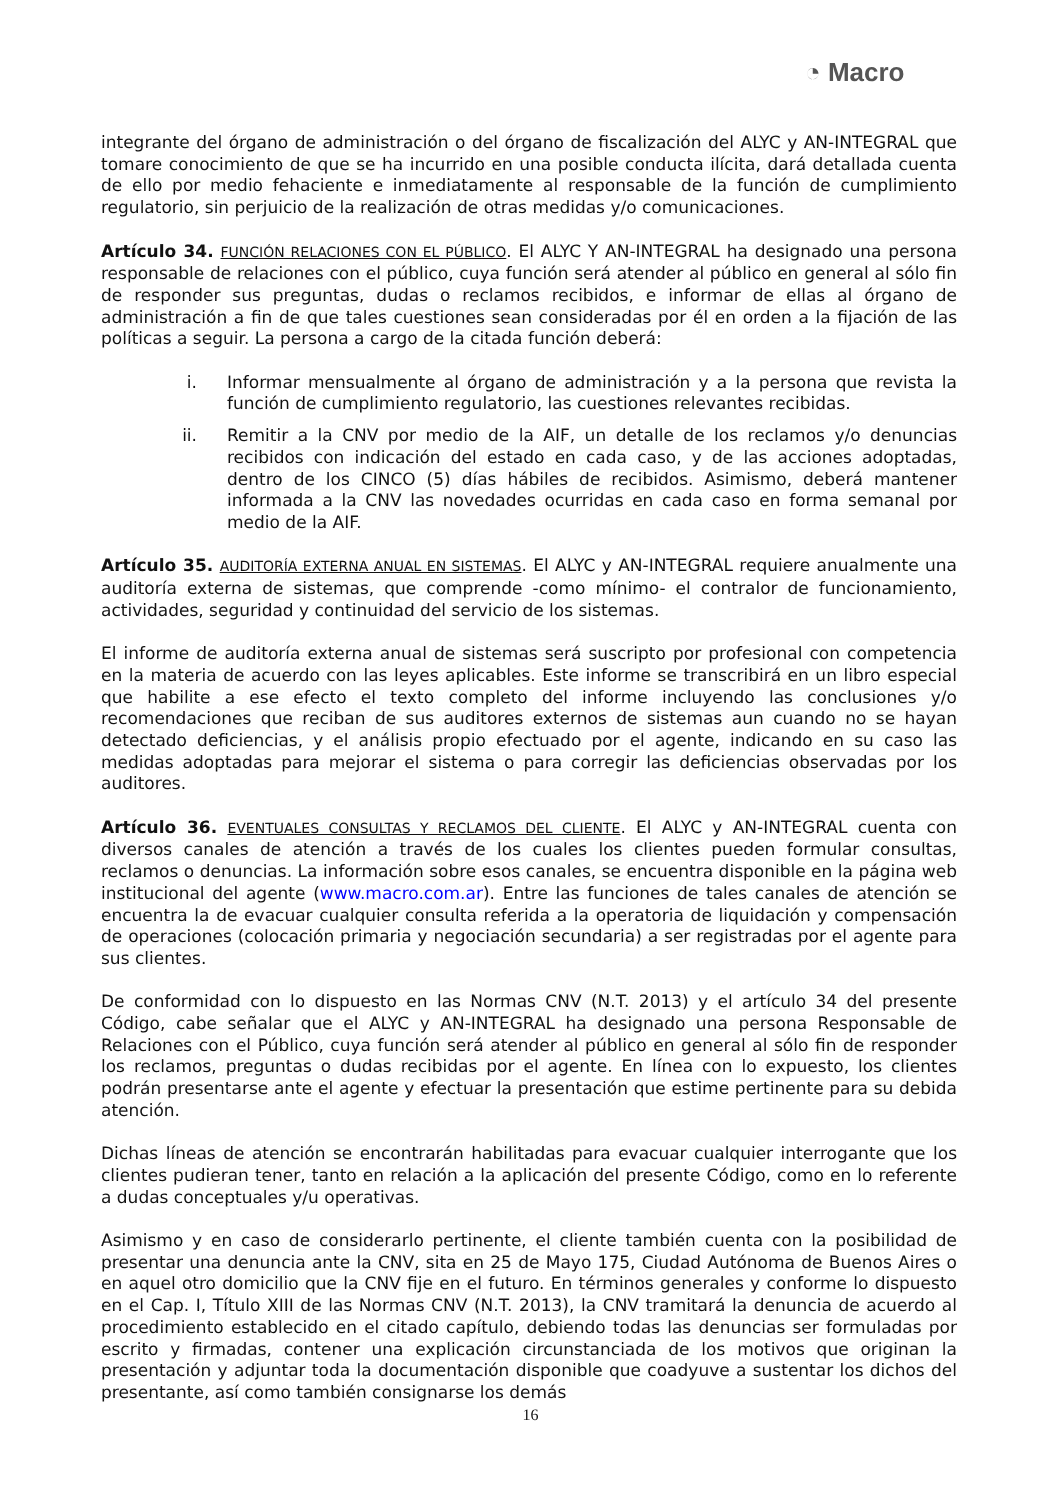◔ Macro
integrante del órgano de administración o del órgano de fiscalización del ALYC y AN-INTEGRAL que tomare conocimiento de que se ha incurrido en una posible conducta ilícita, dará detallada cuenta de ello por medio fehaciente e inmediatamente al responsable de la función de cumplimiento regulatorio, sin perjuicio de la realización de otras medidas y/o comunicaciones.
Artículo 34. FUNCIÓN RELACIONES CON EL PÚBLICO. El ALYC Y AN-INTEGRAL ha designado una persona responsable de relaciones con el público, cuya función será atender al público en general al sólo fin de responder sus preguntas, dudas o reclamos recibidos, e informar de ellas al órgano de administración a fin de que tales cuestiones sean consideradas por él en orden a la fijación de las políticas a seguir. La persona a cargo de la citada función deberá:
i. Informar mensualmente al órgano de administración y a la persona que revista la función de cumplimiento regulatorio, las cuestiones relevantes recibidas.
ii. Remitir a la CNV por medio de la AIF, un detalle de los reclamos y/o denuncias recibidos con indicación del estado en cada caso, y de las acciones adoptadas, dentro de los CINCO (5) días hábiles de recibidos. Asimismo, deberá mantener informada a la CNV las novedades ocurridas en cada caso en forma semanal por medio de la AIF.
Artículo 35. AUDITORÍA EXTERNA ANUAL EN SISTEMAS. El ALYC y AN-INTEGRAL requiere anualmente una auditoría externa de sistemas, que comprende -como mínimo- el contralor de funcionamiento, actividades, seguridad y continuidad del servicio de los sistemas.
El informe de auditoría externa anual de sistemas será suscripto por profesional con competencia en la materia de acuerdo con las leyes aplicables. Este informe se transcribirá en un libro especial que habilite a ese efecto el texto completo del informe incluyendo las conclusiones y/o recomendaciones que reciban de sus auditores externos de sistemas aun cuando no se hayan detectado deficiencias, y el análisis propio efectuado por el agente, indicando en su caso las medidas adoptadas para mejorar el sistema o para corregir las deficiencias observadas por los auditores.
Artículo 36. EVENTUALES CONSULTAS Y RECLAMOS DEL CLIENTE. El ALYC y AN-INTEGRAL cuenta con diversos canales de atención a través de los cuales los clientes pueden formular consultas, reclamos o denuncias. La información sobre esos canales, se encuentra disponible en la página web institucional del agente (www.macro.com.ar). Entre las funciones de tales canales de atención se encuentra la de evacuar cualquier consulta referida a la operatoria de liquidación y compensación de operaciones (colocación primaria y negociación secundaria) a ser registradas por el agente para sus clientes.
De conformidad con lo dispuesto en las Normas CNV (N.T. 2013) y el artículo 34 del presente Código, cabe señalar que el ALYC y AN-INTEGRAL ha designado una persona Responsable de Relaciones con el Público, cuya función será atender al público en general al sólo fin de responder los reclamos, preguntas o dudas recibidas por el agente. En línea con lo expuesto, los clientes podrán presentarse ante el agente y efectuar la presentación que estime pertinente para su debida atención.
Dichas líneas de atención se encontrarán habilitadas para evacuar cualquier interrogante que los clientes pudieran tener, tanto en relación a la aplicación del presente Código, como en lo referente a dudas conceptuales y/u operativas.
Asimismo y en caso de considerarlo pertinente, el cliente también cuenta con la posibilidad de presentar una denuncia ante la CNV, sita en 25 de Mayo 175, Ciudad Autónoma de Buenos Aires o en aquel otro domicilio que la CNV fije en el futuro. En términos generales y conforme lo dispuesto en el Cap. I, Título XIII de las Normas CNV (N.T. 2013), la CNV tramitará la denuncia de acuerdo al procedimiento establecido en el citado capítulo, debiendo todas las denuncias ser formuladas por escrito y firmadas, contener una explicación circunstanciada de los motivos que originan la presentación y adjuntar toda la documentación disponible que coadyuve a sustentar los dichos del presentante, así como también consignarse los demás
16